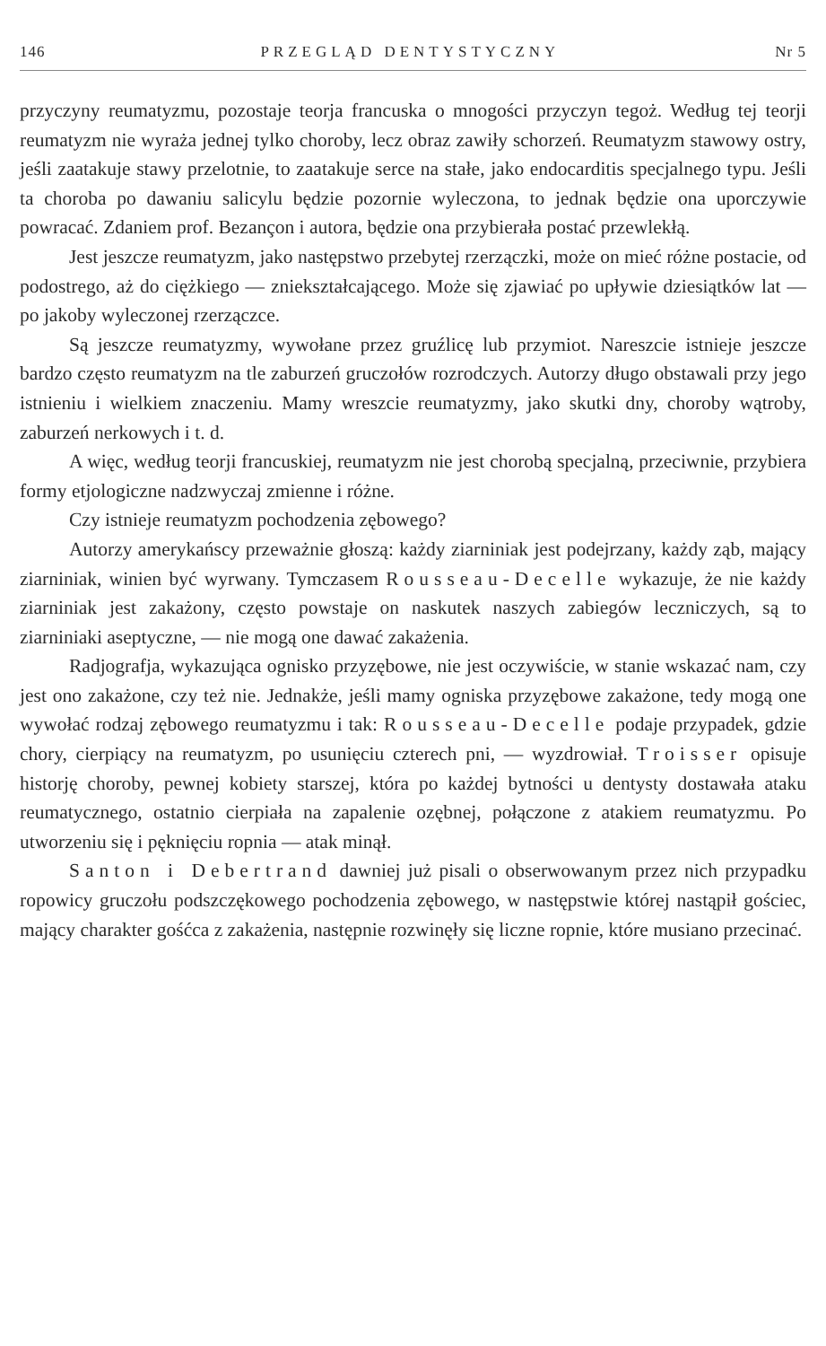146 PRZEGLĄD DENTYSTYCZNY Nr 5
przyczyny reumatyzmu, pozostaje teorja francuska o mnogości przyczyn tegoż. Według tej teorji reumatyzm nie wyraża jednej tylko choroby, lecz obraz zawiły schorzeń. Reumatyzm stawowy ostry, jeśli zaatakuje stawy przelotnie, to zaatakuje serce na stałe, jako endocarditis specjalnego typu. Jeśli ta choroba po dawaniu salicylu będzie pozornie wyleczona, to jednak będzie ona uporczywie powracać. Zdaniem prof. Bezançon i autora, będzie ona przybierała postać przewlekłą.
Jest jeszcze reumatyzm, jako następstwo przebytej rzerzączki, może on mieć różne postacie, od podostrego, aż do ciężkiego — zniekształcającego. Może się zjawiać po upływie dziesiątków lat — po jakoby wyleczonej rzerzączce.
Są jeszcze reumatyzmy, wywołane przez gruźlicę lub przymiot. Nareszcie istnieje jeszcze bardzo często reumatyzm na tle zaburzeń gruczołów rozrodczych. Autorzy długo obstawali przy jego istnieniu i wielkiem znaczeniu. Mamy wreszcie reumatyzmy, jako skutki dny, choroby wątroby, zaburzeń nerkowych i t. d.
A więc, według teorji francuskiej, reumatyzm nie jest chorobą specjalną, przeciwnie, przybiera formy etjologiczne nadzwyczaj zmienne i różne.
Czy istnieje reumatyzm pochodzenia zębowego?
Autorzy amerykańscy przeważnie głoszą: każdy ziarniniak jest podejrzany, każdy ząb, mający ziarniniak, winien być wyrwany. Tymczasem Rousseau-Decelle wykazuje, że nie każdy ziarniniak jest zakażony, często powstaje on naskutek naszych zabiegów leczniczych, są to ziarniniaki aseptyczne, — nie mogą one dawać zakażenia.
Radjografja, wykazująca ognisko przyzębowe, nie jest oczywiście, w stanie wskazać nam, czy jest ono zakażone, czy też nie. Jednakże, jeśli mamy ogniska przyzębowe zakażone, tedy mogą one wywołać rodzaj zębowego reumatyzmu i tak: Rousseau-Decelle podaje przypadek, gdzie chory, cierpiący na reumatyzm, po usunięciu czterech pni, — wyzdrowiał. Troisser opisuje historję choroby, pewnej kobiety starszej, która po każdej bytności u dentysty dostawała ataku reumatycznego, ostatnio cierpiała na zapalenie ozębnej, połączone z atakiem reumatyzmu. Po utworzeniu się i pęknięciu ropnia — atak minął.
Santon i Debertrand dawniej już pisali o obserwowanym przez nich przypadku ropowicy gruczołu podszczękowego pochodzenia zębowego, w następstwie której nastąpił gościec, mający charakter gośćca z zakażenia, następnie rozwinęły się liczne ropnie, które musiano przecinać.